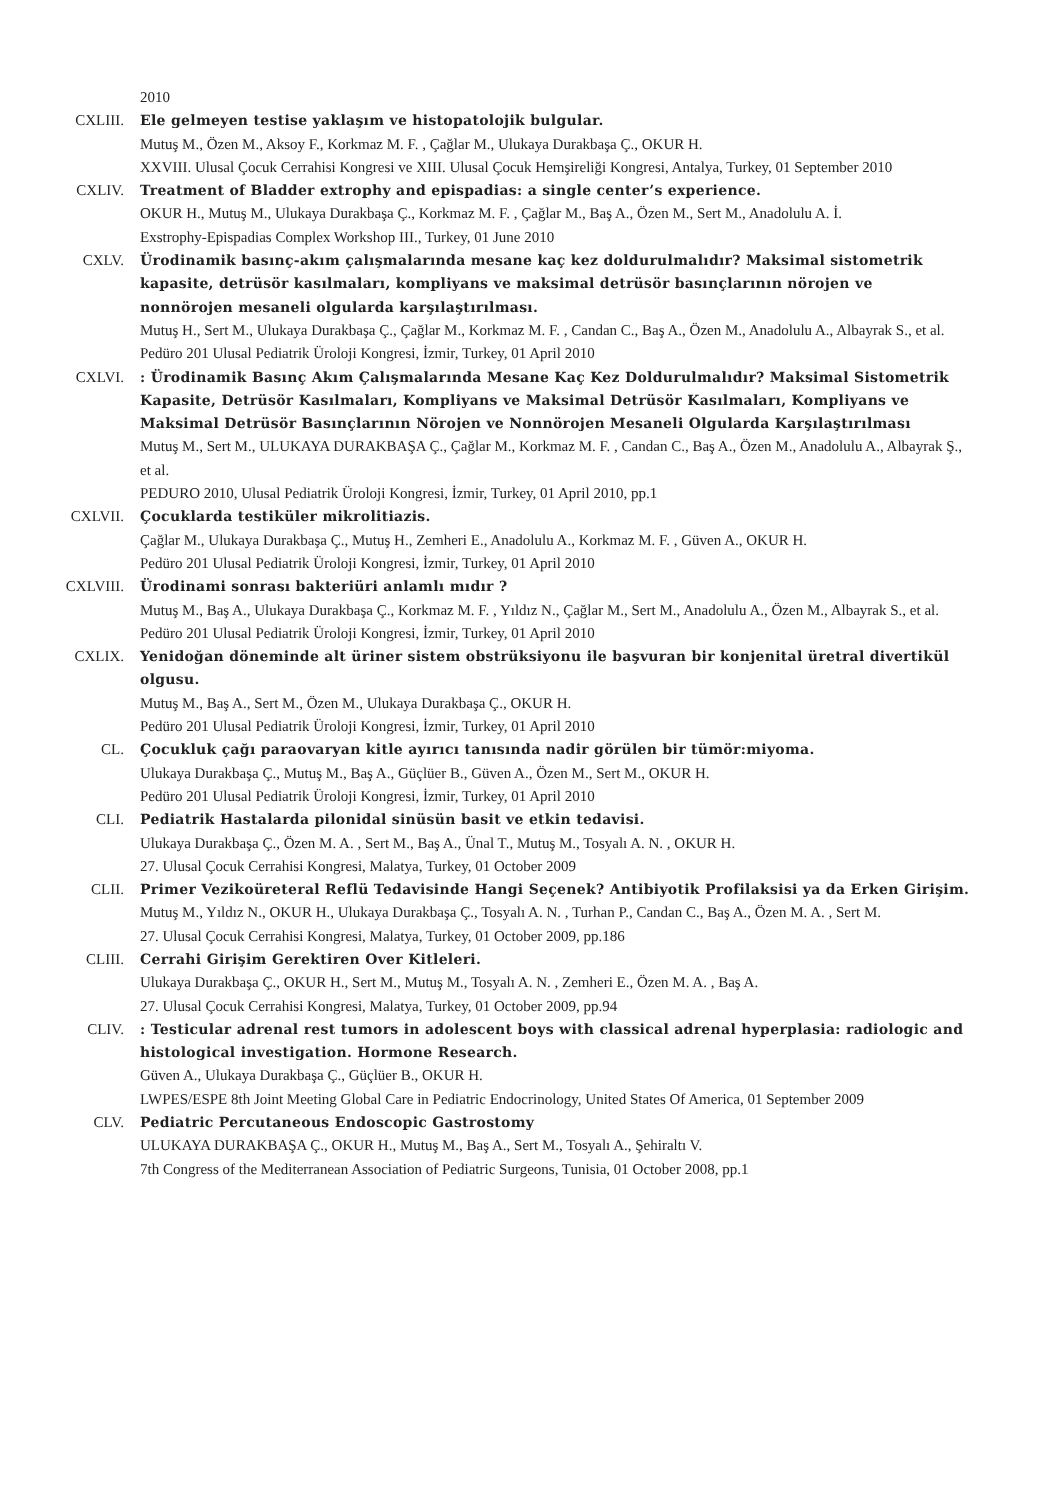2010
CXLIII. Ele gelmeyen testise yaklaşım ve histopatolojik bulgular.
Mutuş M., Özen M., Aksoy F., Korkmaz M. F. , Çağlar M., Ulukaya Durakbaşa Ç., OKUR H.
XXVIII. Ulusal Çocuk Cerrahisi Kongresi ve XIII. Ulusal Çocuk Hemşireliği Kongresi, Antalya, Turkey, 01 September 2010
CXLIV. Treatment of Bladder extrophy and epispadias: a single center’s experience.
OKUR H., Mutuş M., Ulukaya Durakbaşa Ç., Korkmaz M. F. , Çağlar M., Baş A., Özen M., Sert M., Anadolulu A. İ.
Exstrophy-Epispadias Complex Workshop III., Turkey, 01 June 2010
CXLV. Ürodinamik basınç-akım çalışmalarında mesane kaç kez doldurulmalıdır? Maksimal sistometrik kapasite, detrüsör kasılmaları, kompliyans ve maksimal detrüsör basınçlarının nörojen ve nonnörojen mesaneli olgularda karşılaştırılması.
Mutuş H., Sert M., Ulukaya Durakbaşa Ç., Çağlar M., Korkmaz M. F. , Candan C., Baş A., Özen M., Anadolulu A., Albayrak S., et al.
Pedüro 201 Ulusal Pediatrik Üroloji Kongresi, İzmir, Turkey, 01 April 2010
CXLVI. : Ürodinamik Basınç Akım Çalışmalarında Mesane Kaç Kez Doldurulmalıdır? Maksimal Sistometrik Kapasite, Detrüsör Kasılmaları, Kompliyans ve Maksimal Detrüsör Kasılmaları, Kompliyans ve Maksimal Detrüsör Basınçlarının Nörojen ve Nonnörojen Mesaneli Olgularda Karşılaştırılması
Mutuş M., Sert M., ULUKAYA DURAKBAŞA Ç., Çağlar M., Korkmaz M. F. , Candan C., Baş A., Özen M., Anadolulu A., Albayrak Ş., et al.
PEDURO 2010, Ulusal Pediatrik Üroloji Kongresi, İzmir, Turkey, 01 April 2010, pp.1
CXLVII. Çocuklarda testiküler mikrolitiazis.
Çağlar M., Ulukaya Durakbaşa Ç., Mutuş H., Zemheri E., Anadolulu A., Korkmaz M. F. , Güven A., OKUR H.
Pedüro 201 Ulusal Pediatrik Üroloji Kongresi, İzmir, Turkey, 01 April 2010
CXLVIII. Ürodinami sonrası bakteriüri anlamlı mıdır ?
Mutuş M., Baş A., Ulukaya Durakbaşa Ç., Korkmaz M. F. , Yıldız N., Çağlar M., Sert M., Anadolulu A., Özen M., Albayrak S., et al.
Pedüro 201 Ulusal Pediatrik Üroloji Kongresi, İzmir, Turkey, 01 April 2010
CXLIX. Yenidoğan döneminde alt üriner sistem obstrüksiyonu ile başvuran bir konjenital üretral divertikül olgusu.
Mutuş M., Baş A., Sert M., Özen M., Ulukaya Durakbaşa Ç., OKUR H.
Pedüro 201 Ulusal Pediatrik Üroloji Kongresi, İzmir, Turkey, 01 April 2010
CL. Çocukluk çağı paraovaryan kitle ayırıcı tanısında nadir görülen bir tümör:miyoma.
Ulukaya Durakbaşa Ç., Mutuş M., Baş A., Güçlüer B., Güven A., Özen M., Sert M., OKUR H.
Pedüro 201 Ulusal Pediatrik Üroloji Kongresi, İzmir, Turkey, 01 April 2010
CLI. Pediatrik Hastalarda pilonidal sinüsün basit ve etkin tedavisi.
Ulukaya Durakbaşa Ç., Özen M. A. , Sert M., Baş A., Ünal T., Mutuş M., Tosyalı A. N. , OKUR H.
27. Ulusal Çocuk Cerrahisi Kongresi, Malatya, Turkey, 01 October 2009
CLII. Primer Vezikoüreteral Reflü Tedavisinde Hangi Seçenek? Antibiyotik Profilaksisi ya da Erken Girişim.
Mutuş M., Yıldız N., OKUR H., Ulukaya Durakbaşa Ç., Tosyalı A. N. , Turhan P., Candan C., Baş A., Özen M. A. , Sert M.
27. Ulusal Çocuk Cerrahisi Kongresi, Malatya, Turkey, 01 October 2009, pp.186
CLIII. Cerrahi Girişim Gerektiren Over Kitleleri.
Ulukaya Durakbaşa Ç., OKUR H., Sert M., Mutuş M., Tosyalı A. N. , Zemheri E., Özen M. A. , Baş A.
27. Ulusal Çocuk Cerrahisi Kongresi, Malatya, Turkey, 01 October 2009, pp.94
CLIV. : Testicular adrenal rest tumors in adolescent boys with classical adrenal hyperplasia: radiologic and histological investigation. Hormone Research.
Güven A., Ulukaya Durakbaşa Ç., Güçlüer B., OKUR H.
LWPES/ESPE 8th Joint Meeting Global Care in Pediatric Endocrinology, United States Of America, 01 September 2009
CLV. Pediatric Percutaneous Endoscopic Gastrostomy
ULUKAYA DURAKBAŞA Ç., OKUR H., Mutuş M., Baş A., Sert M., Tosyalı A., Şehiraltı V.
7th Congress of the Mediterranean Association of Pediatric Surgeons, Tunisia, 01 October 2008, pp.1